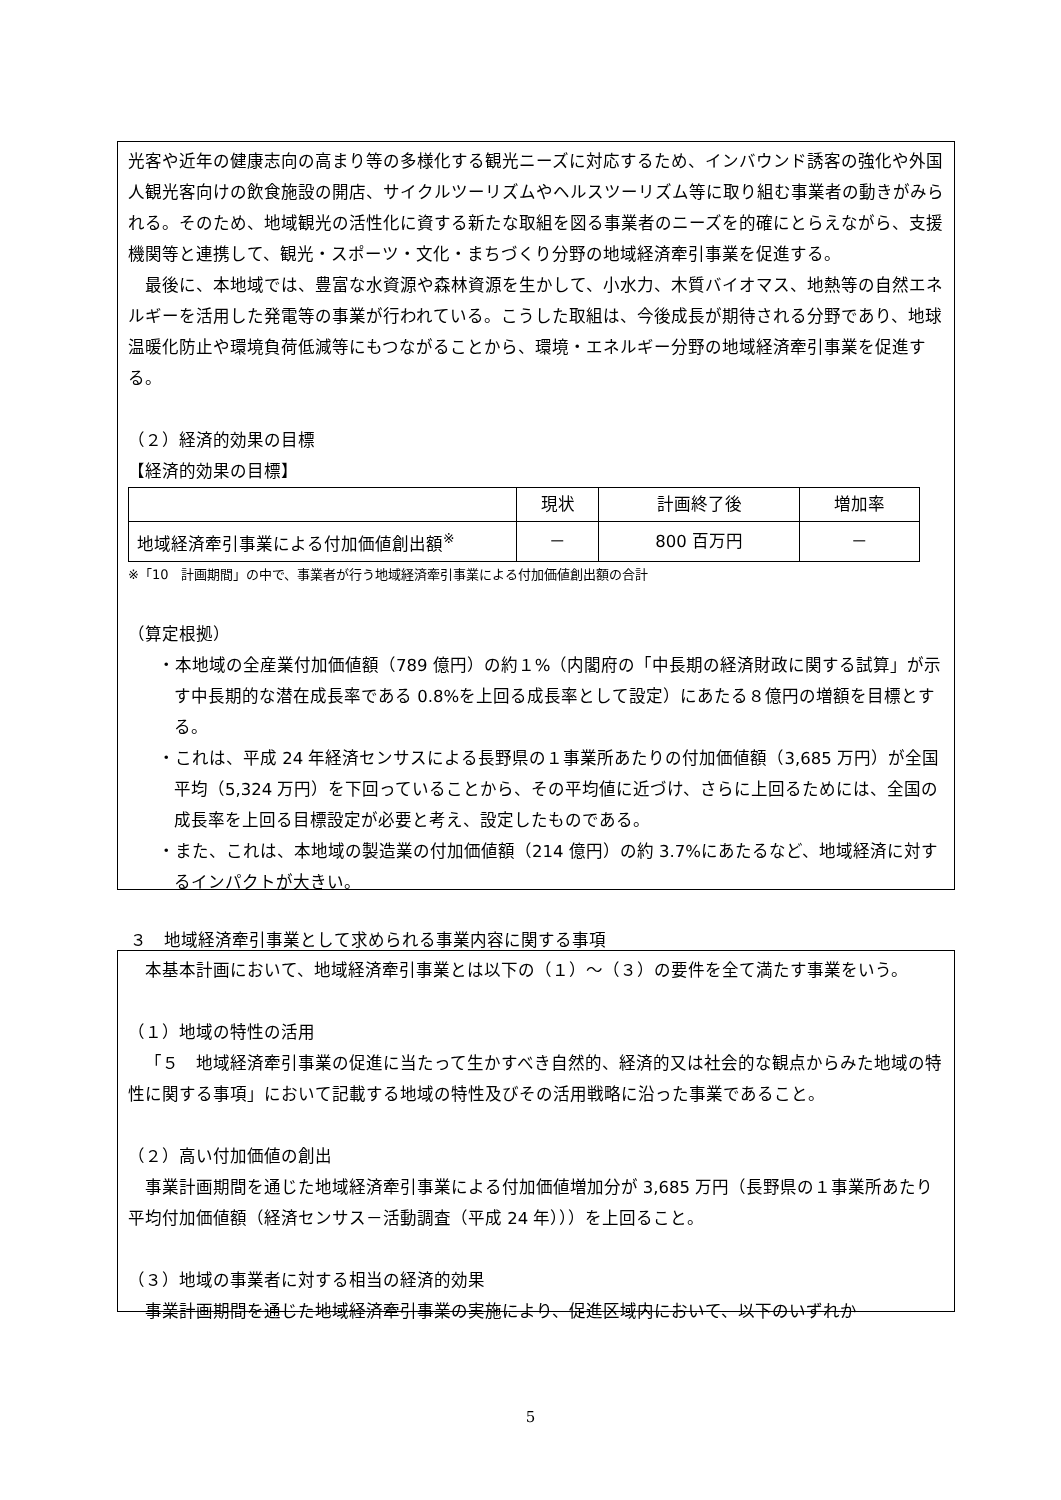光客や近年の健康志向の高まり等の多様化する観光ニーズに対応するため、インバウンド誘客の強化や外国人観光客向けの飲食施設の開店、サイクルツーリズムやヘルスツーリズム等に取り組む事業者の動きがみられる。そのため、地域観光の活性化に資する新たな取組を図る事業者のニーズを的確にとらえながら、支援機関等と連携して、観光・スポーツ・文化・まちづくり分野の地域経済牽引事業を促進する。
最後に、本地域では、豊富な水資源や森林資源を生かして、小水力、木質バイオマス、地熱等の自然エネルギーを活用した発電等の事業が行われている。こうした取組は、今後成長が期待される分野であり、地球温暖化防止や環境負荷低減等にもつながることから、環境・エネルギー分野の地域経済牽引事業を促進する。
（２）経済的効果の目標
【経済的効果の目標】
| | 現状 | 計画終了後 | 増加率 |
| --- | --- | --- | --- |
| 地域経済牽引事業による付加価値創出額<sup>※</sup> | － | 800 百万円 | － |
※「10　計画期間」の中で、事業者が行う地域経済牽引事業による付加価値創出額の合計
（算定根拠）
・本地域の全産業付加価値額（789 億円）の約１%（内閣府の「中長期の経済財政に関する試算」が示す中長期的な潜在成長率である 0.8%を上回る成長率として設定）にあたる８億円の増額を目標とする。
・これは、平成 24 年経済センサスによる長野県の１事業所あたりの付加価値額（3,685 万円）が全国平均（5,324 万円）を下回っていることから、その平均値に近づけ、さらに上回るためには、全国の成長率を上回る目標設定が必要と考え、設定したものである。
・また、これは、本地域の製造業の付加価値額（214 億円）の約 3.7%にあたるなど、地域経済に対するインパクトが大きい。
３　地域経済牽引事業として求められる事業内容に関する事項
本基本計画において、地域経済牽引事業とは以下の（１）～（３）の要件を全て満たす事業をいう。
（１）地域の特性の活用
「５　地域経済牽引事業の促進に当たって生かすべき自然的、経済的又は社会的な観点からみた地域の特性に関する事項」において記載する地域の特性及びその活用戦略に沿った事業であること。
（２）高い付加価値の創出
事業計画期間を通じた地域経済牽引事業による付加価値増加分が 3,685 万円（長野県の１事業所あたり平均付加価値額（経済センサス－活動調査（平成 24 年）））を上回ること。
（３）地域の事業者に対する相当の経済的効果
事業計画期間を通じた地域経済牽引事業の実施により、促進区域内において、以下のいずれか
5